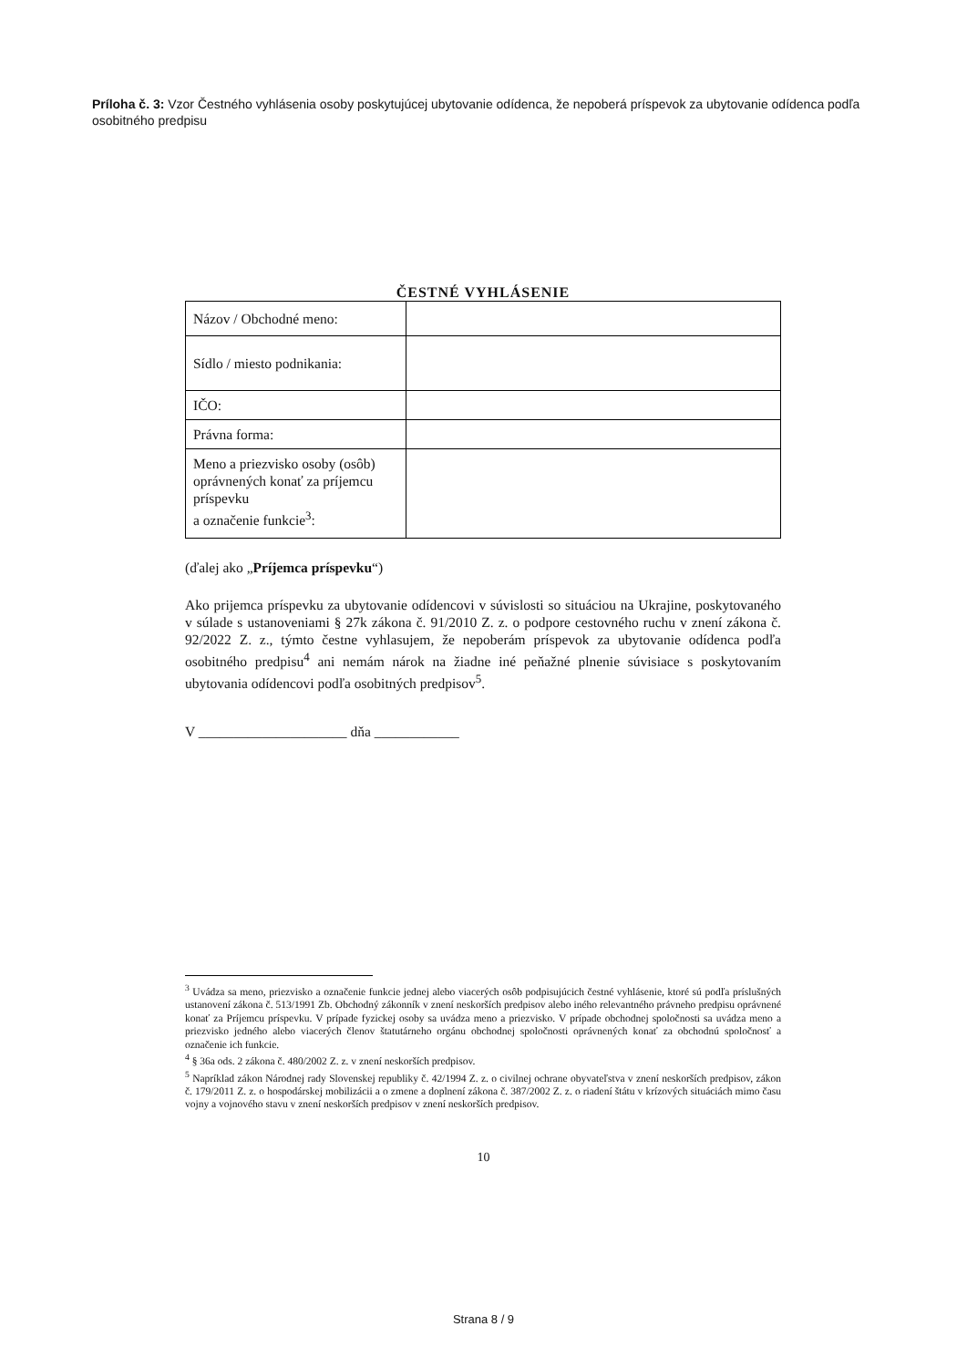Príloha č. 3: Vzor Čestného vyhlásenia osoby poskytujúcej ubytovanie odídenca, že nepoberá príspevok za ubytovanie odídenca podľa osobitného predpisu
ČESTNÉ VYHLÁSENIE
| Názov / Obchodné meno: | |
| Sídlo / miesto podnikania: | |
| IČO: | |
| Právna forma: | |
| Meno a priezvisko osoby (osôb) oprávnených konať za príjemcu príspevku a označenie funkcie<sup>3</sup>: | |
(ďalej ako „Príjemca príspevku“)
Ako prijemca príspevku za ubytovanie odídencovi v súvislosti so situáciou na Ukrajine, poskytovaného v súlade s ustanoveniami § 27k zákona č. 91/2010 Z. z. o podpore cestovného ruchu v znení zákona č. 92/2022 Z. z., týmto čestne vyhlasujem, že nepoberám príspevok za ubytovanie odídenca podľa osobitného predpisu<sup>4</sup> ani nemám nárok na žiadne iné peňažné plnenie súvisiace s poskytovaním ubytovania odídencovi podľa osobitných predpisov<sup>5</sup>.
V _____________________ dňa ____________
<sup>3</sup> Uvádza sa meno, priezvisko a označenie funkcie jednej alebo viacerých osôb podpisujúcich čestné vyhlásenie, ktoré sú podľa príslušných ustanovení zákona č. 513/1991 Zb. Obchodný zákonník v znení neskorších predpisov alebo iného relevantného právneho predpisu oprávnené konať za Príjemcu príspevku. V prípade fyzickej osoby sa uvádza meno a priezvisko. V prípade obchodnej spoločnosti sa uvádza meno a priezvisko jedného alebo viacerých členov štatutárneho orgánu obchodnej spoločnosti oprávnených konať za obchodnú spoločnosť a označenie ich funkcie.
<sup>4</sup> § 36a ods. 2 zákona č. 480/2002 Z. z. v znení neskorších predpisov.
<sup>5</sup> Napríklad zákon Národnej rady Slovenskej republiky č. 42/1994 Z. z. o civilnej ochrane obyvateľstva v znení neskorších predpisov, zákon č. 179/2011 Z. z. o hospodárskej mobilizácii a o zmene a doplnení zákona č. 387/2002 Z. z. o riadení štátu v krízových situáciách mimo času vojny a vojnového stavu v znení neskorších predpisov v znení neskorších predpisov.
10
Strana 8 / 9